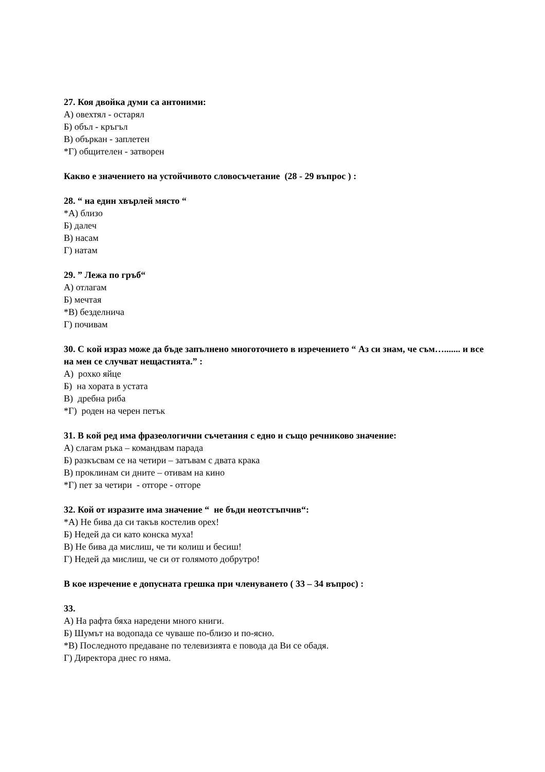27. Коя двойка думи са антоними:
А) овехтял - остарял
Б) объл - кръгъл
В) объркан - заплетен
*Г) общителен - затворен
Какво е значението на устойчивото словосъчетание (28 - 29 въпрос ) :
28. “ на един хвърлей място “
*А) близо
Б) далеч
В) насам
Г) натам
29. ” Лежа по гръб“
А) отлагам
Б) мечтая
*В) безделнича
Г) почивам
30. С кой израз може да бъде запълнено многоточието в изречението “ Аз си знам, че съм…....... и все на мен се случват нещастията.” :
А) рохко яйце
Б) на хората в устата
В) дребна риба
*Г) роден на черен петък
31. В кой ред има фразеологични съчетания с едно и също речниково значение:
А) слагам ръка – командвам парада
Б) разкъсвам се на четири – затъвам с двата крака
В) проклинам си дните – отивам на кино
*Г) пет за четири - отгоре - отгоре
32. Кой от изразите има значение “ не бъди неотстъпчив“:
*А) Не бива да си такъв костелив орех!
Б) Недей да си като конска муха!
В) Не бива да мислиш, че ти колиш и бесиш!
Г) Недей да мислиш, че си от голямото добрутро!
В кое изречение е допусната грешка при членуването ( 33 – 34 въпрос) :
33.
А) На рафта бяха наредени много книги.
Б) Шумът на водопада се чуваше по-близо и по-ясно.
*В) Последното предаване по телевизията е повода да Ви се обадя.
Г) Директора днес го няма.